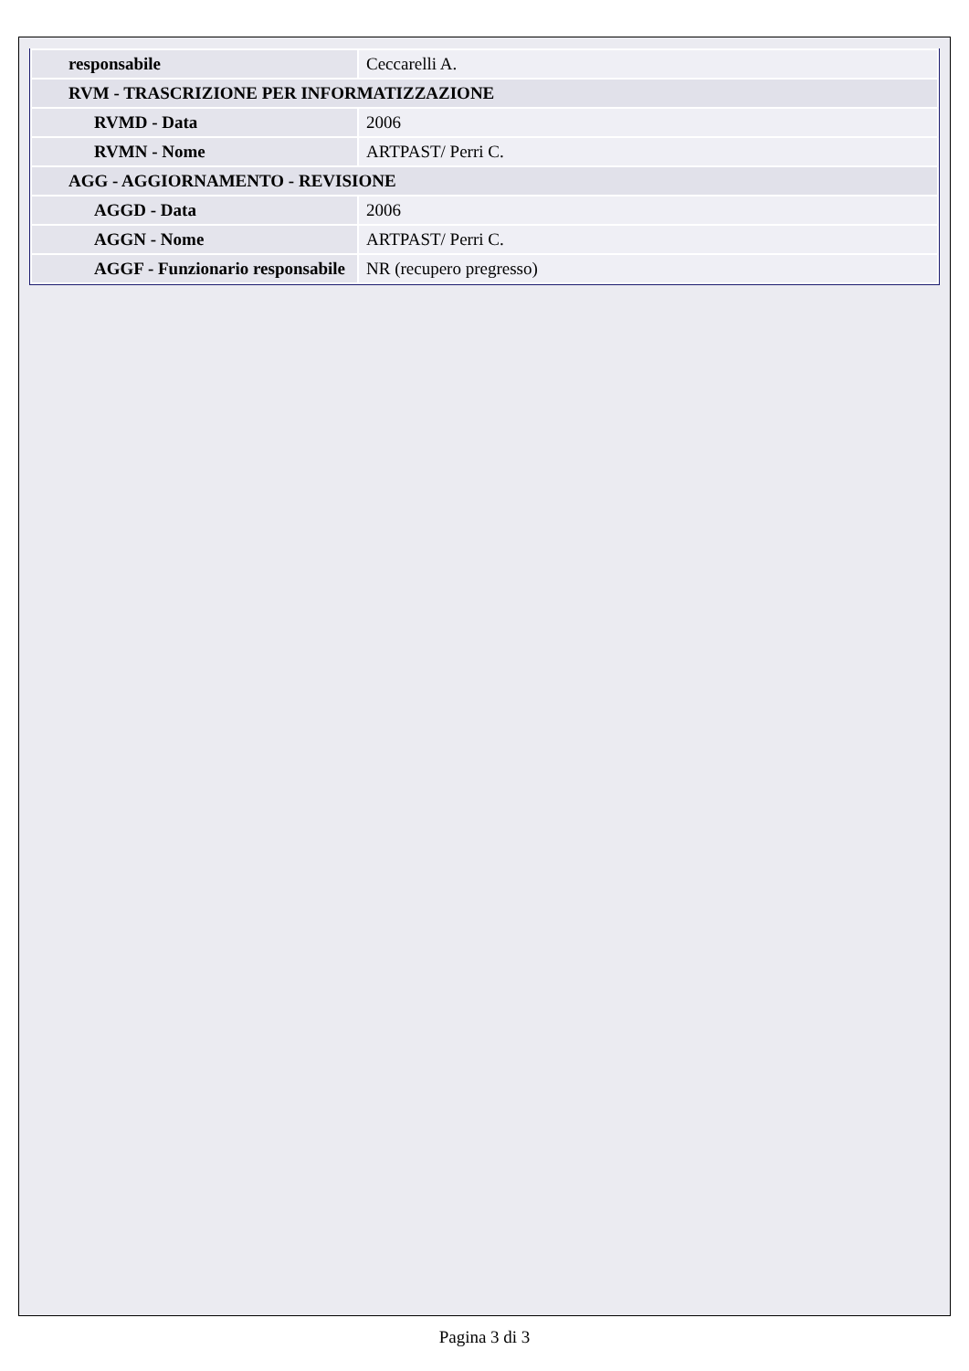| responsabile | Ceccarelli A. |
| RVM - TRASCRIZIONE PER INFORMATIZZAZIONE | |
| RVMD - Data | 2006 |
| RVMN - Nome | ARTPAST/ Perri C. |
| AGG - AGGIORNAMENTO - REVISIONE | |
| AGGD - Data | 2006 |
| AGGN - Nome | ARTPAST/ Perri C. |
| AGGF - Funzionario responsabile | NR (recupero pregresso) |
Pagina 3 di 3